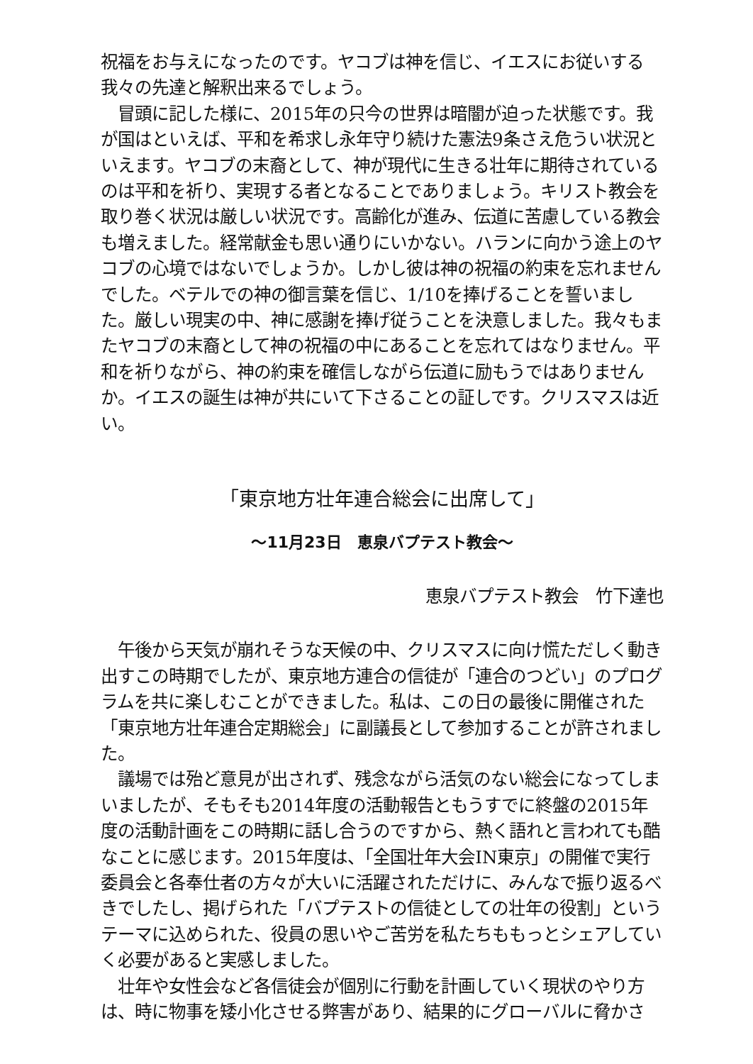祝福をお与えになったのです。ヤコブは神を信じ、イエスにお従いする我々の先達と解釈出来るでしょう。
　冒頭に記した様に、2015年の只今の世界は暗闇が迫った状態です。我が国はといえば、平和を希求し永年守り続けた憲法9条さえ危うい状況といえます。ヤコブの末裔として、神が現代に生きる壮年に期待されているのは平和を祈り、実現する者となることでありましょう。キリスト教会を取り巻く状況は厳しい状況です。高齢化が進み、伝道に苦慮している教会も増えました。経常献金も思い通りにいかない。ハランに向かう途上のヤコブの心境ではないでしょうか。しかし彼は神の祝福の約束を忘れませんでした。ベテルでの神の御言葉を信じ、1/10を捧げることを誓いました。厳しい現実の中、神に感謝を捧げ従うことを決意しました。我々もまたヤコブの末裔として神の祝福の中にあることを忘れてはなりません。平和を祈りながら、神の約束を確信しながら伝道に励もうではありませんか。イエスの誕生は神が共にいて下さることの証しです。クリスマスは近い。
「東京地方壮年連合総会に出席して」
～11月23日　恵泉バプテスト教会～
恵泉バプテスト教会　竹下達也
　午後から天気が崩れそうな天候の中、クリスマスに向け慌ただしく動き出すこの時期でしたが、東京地方連合の信徒が「連合のつどい」のプログラムを共に楽しむことができました。私は、この日の最後に開催された「東京地方壮年連合定期総会」に副議長として参加することが許されました。
　議場では殆ど意見が出されず、残念ながら活気のない総会になってしまいましたが、そもそも2014年度の活動報告ともうすでに終盤の2015年度の活動計画をこの時期に話し合うのですから、熱く語れと言われても酷なことに感じます。2015年度は、「全国壮年大会IN東京」の開催で実行委員会と各奉仕者の方々が大いに活躍されただけに、みんなで振り返るべきでしたし、掲げられた「バプテストの信徒としての壮年の役割」というテーマに込められた、役員の思いやご苦労を私たちももっとシェアしていく必要があると実感しました。
　壮年や女性会など各信徒会が個別に行動を計画していく現状のやり方は、時に物事を矮小化させる弊害があり、結果的にグローバルに脅かさ